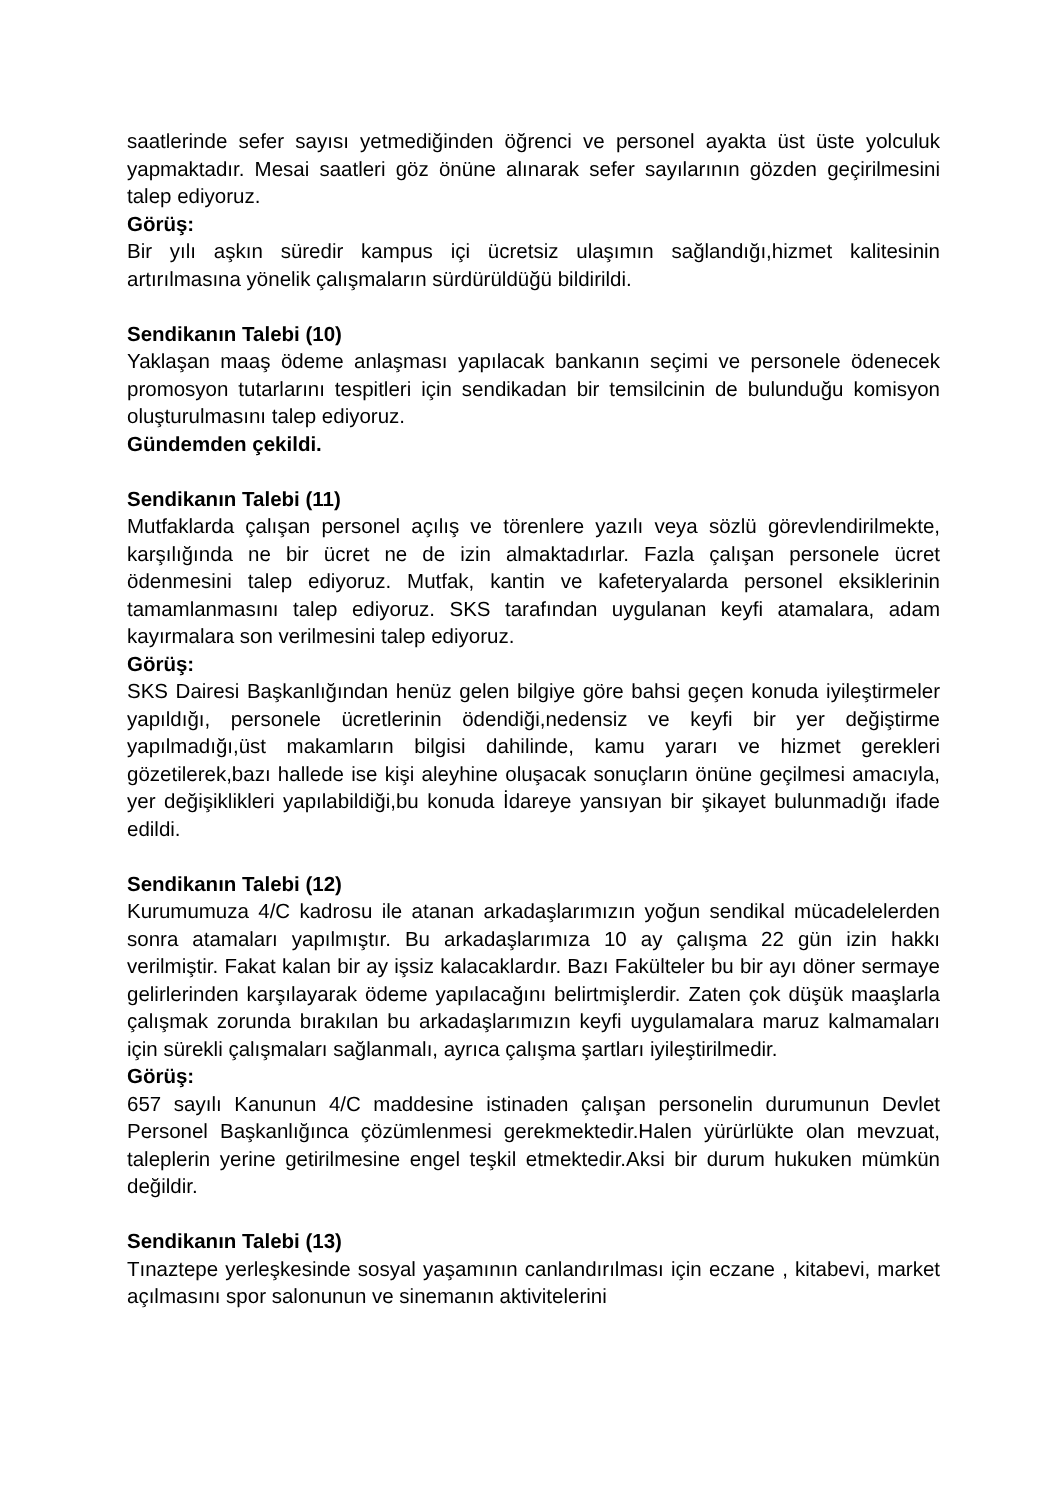saatlerinde sefer sayısı yetmediğinden öğrenci ve personel ayakta üst üste yolculuk yapmaktadır. Mesai saatleri göz önüne alınarak sefer sayılarının gözden geçirilmesini talep ediyoruz.
Görüş:
Bir yılı aşkın süredir kampus içi ücretsiz ulaşımın sağlandığı,hizmet kalitesinin artırılmasına yönelik çalışmaların sürdürüldüğü bildirildi.
Sendikanın Talebi (10)
Yaklaşan maaş ödeme anlaşması yapılacak bankanın seçimi ve personele ödenecek promosyon tutarlarını tespitleri için sendikadan bir temsilcinin de bulunduğu komisyon oluşturulmasını talep ediyoruz.
Gündemden çekildi.
Sendikanın Talebi (11)
Mutfaklarda çalışan personel açılış ve törenlere yazılı veya sözlü görevlendirilmekte, karşılığında ne bir ücret ne de izin almaktadırlar. Fazla çalışan personele ücret ödenmesini talep ediyoruz. Mutfak, kantin ve kafeteryalarda personel eksiklerinin tamamlanmasını talep ediyoruz. SKS tarafından uygulanan keyfi atamalara, adam kayırmalara son verilmesini talep ediyoruz.
Görüş:
SKS Dairesi Başkanlığından henüz gelen bilgiye göre bahsi geçen konuda iyileştirmeler yapıldığı, personele ücretlerinin ödendiği,nedensiz ve keyfi bir yer değiştirme yapılmadığı,üst makamların bilgisi dahilinde, kamu yararı ve hizmet gerekleri gözetilerek,bazı hallede ise kişi aleyhine oluşacak sonuçların önüne geçilmesi amacıyla, yer değişiklikleri yapılabildiği,bu konuda İdareye yansıyan bir şikayet bulunmadığı ifade edildi.
Sendikanın Talebi (12)
Kurumumuza 4/C kadrosu ile atanan arkadaşlarımızın yoğun sendikal mücadelelerden sonra atamaları yapılmıştır. Bu arkadaşlarımıza 10 ay çalışma 22 gün izin hakkı verilmiştir. Fakat kalan bir ay işsiz kalacaklardır. Bazı Fakülteler bu bir ayı döner sermaye gelirlerinden karşılayarak ödeme yapılacağını belirtmişlerdir. Zaten çok düşük maaşlarla çalışmak zorunda bırakılan bu arkadaşlarımızın keyfi uygulamalara maruz kalmamaları için sürekli çalışmaları sağlanmalı, ayrıca çalışma şartları iyileştirilmedir.
Görüş:
657 sayılı Kanunun 4/C maddesine istinaden çalışan personelin durumunun Devlet Personel Başkanlığınca çözümlenmesi gerekmektedir.Halen yürürlükte olan mevzuat, taleplerin yerine getirilmesine engel teşkil etmektedir.Aksi bir durum hukuken mümkün değildir.
Sendikanın Talebi (13)
Tınaztepe yerleşkesinde sosyal yaşamının canlandırılması için eczane , kitabevi, market açılmasını spor salonunun ve sinemanın aktivitelerini